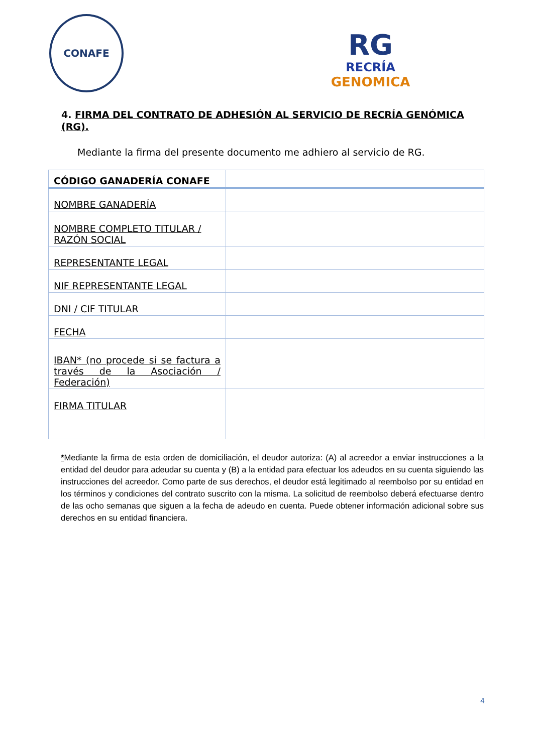CONAFE
RG
RECRÍA
GENOMICA
4. FIRMA DEL CONTRATO DE ADHESIÓN AL SERVICIO DE RECRÍA GENÓMICA (RG).
Mediante la firma del presente documento me adhiero al servicio de RG.
| CÓDIGO GANADERÍA CONAFE | |
| NOMBRE GANADERÍA | |
| NOMBRE COMPLETO TITULAR / RAZÓN SOCIAL | |
| REPRESENTANTE LEGAL | |
| NIF REPRESENTANTE LEGAL | |
| DNI / CIF TITULAR | |
| FECHA | |
| IBAN* (no procede si se factura a través de la Asociación / Federación) | |
| FIRMA TITULAR | |
*Mediante la firma de esta orden de domiciliación, el deudor autoriza: (A) al acreedor a enviar instrucciones a la entidad del deudor para adeudar su cuenta y (B) a la entidad para efectuar los adeudos en su cuenta siguiendo las instrucciones del acreedor. Como parte de sus derechos, el deudor está legitimado al reembolso por su entidad en los términos y condiciones del contrato suscrito con la misma. La solicitud de reembolso deberá efectuarse dentro de las ocho semanas que siguen a la fecha de adeudo en cuenta. Puede obtener información adicional sobre sus derechos en su entidad financiera.
4